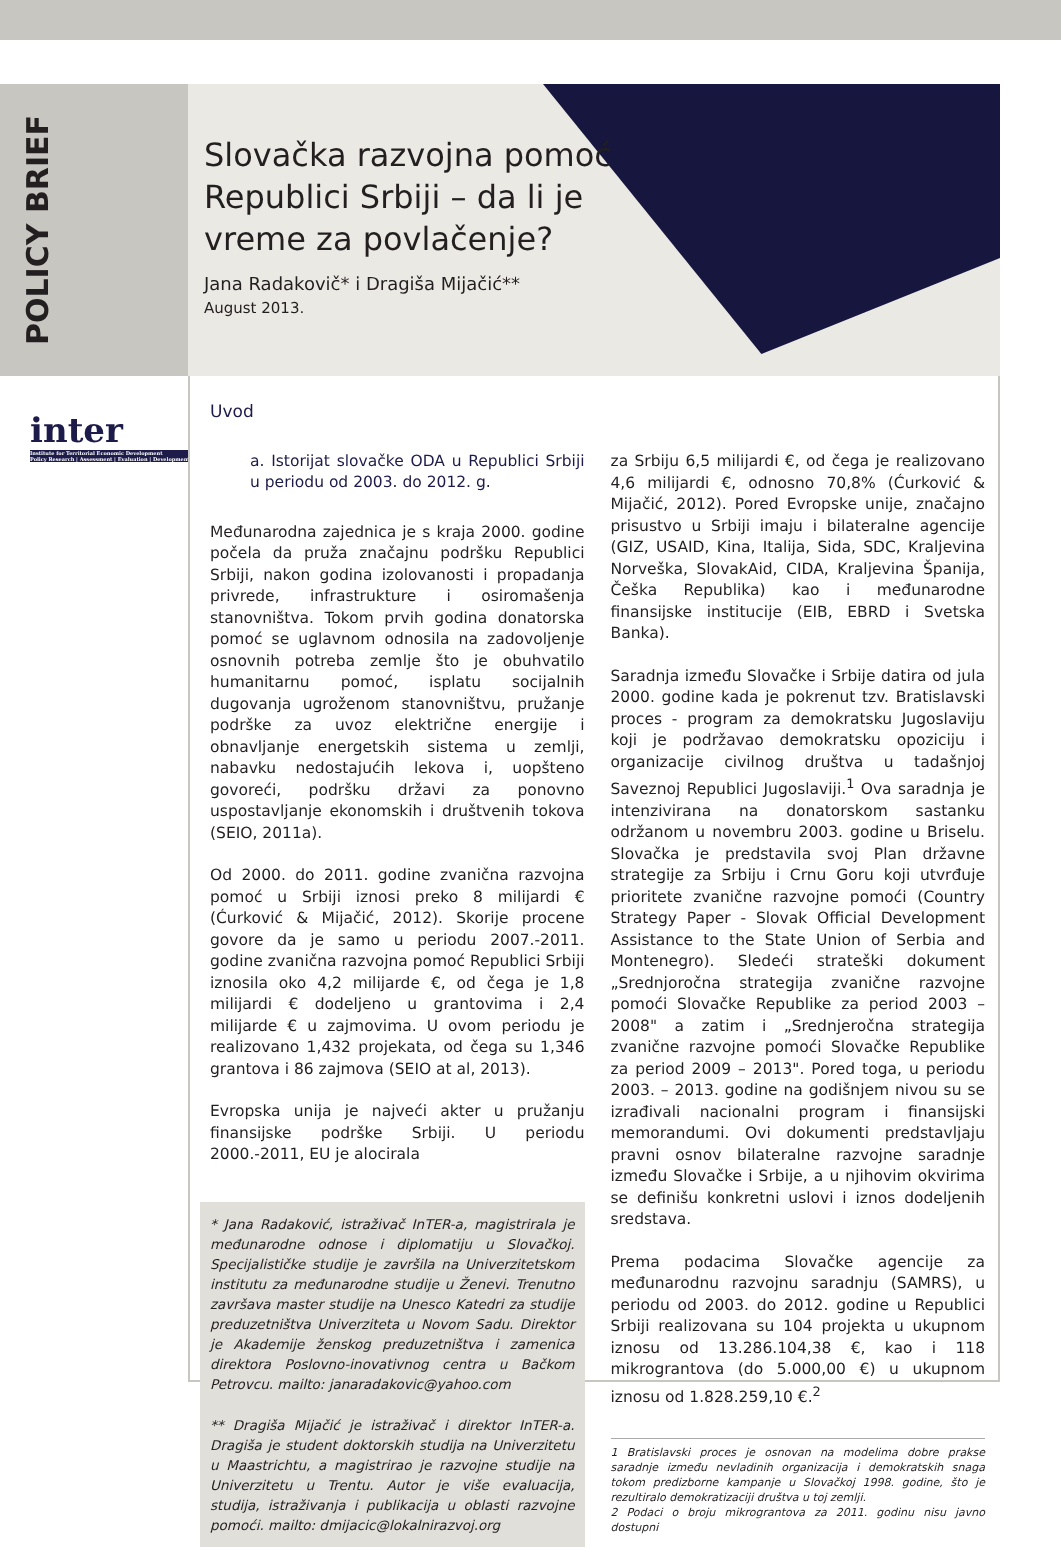POLICY BRIEF
inter
Institute for Territorial Economic Development
Policy Research | Assessment | Evaluation | Development
Slovačka razvojna pomoć
Republici Srbiji – da li je
vreme za povlačenje?
Jana Radakovič* i Dragiša Mijačić**
August 2013.
Uvod
a. Istorijat slovačke ODA u Republici Srbiji u periodu od 2003. do 2012. g.
Međunarodna zajednica je s kraja 2000. godine počela da pruža značajnu podršku Republici Srbiji, nakon godina izolovanosti i propadanja privrede, infrastrukture i osiromašenja stanovništva. Tokom prvih godina donatorska pomoć se uglavnom odnosila na zadovoljenje osnovnih potreba zemlje što je obuhvatilo humanitarnu pomoć, isplatu socijalnih dugovanja ugroženom stanovništvu, pružanje podrške za uvoz električne energije i obnavljanje energetskih sistema u zemlji, nabavku nedostajućih lekova i, uopšteno govoreći, podršku državi za ponovno uspostavljanje ekonomskih i društvenih tokova (SEIO, 2011a).
Od 2000. do 2011. godine zvanična razvojna pomoć u Srbiji iznosi preko 8 milijardi € (Ćurković & Mijačić, 2012). Skorije procene govore da je samo u periodu 2007.-2011. godine zvanična razvojna pomoć Republici Srbiji iznosila oko 4,2 milijarde €, od čega je 1,8 milijardi € dodeljeno u grantovima i 2,4 milijarde € u zajmovima. U ovom periodu je realizovano 1,432 projekata, od čega su 1,346 grantova i 86 zajmova (SEIO at al, 2013).
Evropska unija je najveći akter u pružanju finansijske podrške Srbiji. U periodu 2000.-2011, EU je alocirala
* Jana Radaković, istraživač InTER-a, magistrirala je međunarodne odnose i diplomatiju u Slovačkoj. Specijalističke studije je završila na Univerzitetskom institutu za međunarodne studije u Ženevi. Trenutno završava master studije na Unesco Katedri za studije preduzetništva Univerziteta u Novom Sadu. Direktor je Akademije ženskog preduzetništva i zamenica direktora Poslovno-inovativnog centra u Bačkom Petrovcu. mailto: janaradakovic@yahoo.com
** Dragiša Mijačić je istraživač i direktor InTER-a. Dragiša je student doktorskih studija na Univerzitetu u Maastrichtu, a magistrirao je razvojne studije na Univerzitetu u Trentu. Autor je više evaluacija, studija, istraživanja i publikacija u oblasti razvojne pomoći. mailto: dmijacic@lokalnirazvoj.org
za Srbiju 6,5 milijardi €, od čega je realizovano 4,6 milijardi €, odnosno 70,8% (Ćurković & Mijačić, 2012). Pored Evropske unije, značajno prisustvo u Srbiji imaju i bilateralne agencije (GIZ, USAID, Kina, Italija, Sida, SDC, Kraljevina Norveška, SlovakAid, CIDA, Kraljevina Španija, Češka Republika) kao i međunarodne finansijske institucije (EIB, EBRD i Svetska Banka).
Saradnja između Slovačke i Srbije datira od jula 2000. godine kada je pokrenut tzv. Bratislavski proces - program za demokratsku Jugoslaviju koji je podržavao demokratsku opoziciju i organizacije civilnog društva u tadašnjoj Saveznoj Republici Jugoslaviji.<sup>1</sup> Ova saradnja je intenzivirana na donatorskom sastanku održanom u novembru 2003. godine u Briselu. Slovačka je predstavila svoj Plan državne strategije za Srbiju i Crnu Goru koji utvrđuje prioritete zvanične razvojne pomoći (Country Strategy Paper - Slovak Official Development Assistance to the State Union of Serbia and Montenegro). Sledeći strateški dokument „Srednjoročna strategija zvanične razvojne pomoći Slovačke Republike za period 2003 – 2008" a zatim i „Srednjeročna strategija zvanične razvojne pomoći Slovačke Republike za period 2009 – 2013". Pored toga, u periodu 2003. – 2013. godine na godišnjem nivou su se izrađivali nacionalni program i finansijski memorandumi. Ovi dokumenti predstavljaju pravni osnov bilateralne razvojne saradnje između Slovačke i Srbije, a u njihovim okvirima se definišu konkretni uslovi i iznos dodeljenih sredstava.
Prema podacima Slovačke agencije za međunarodnu razvojnu saradnju (SAMRS), u periodu od 2003. do 2012. godine u Republici Srbiji realizovana su 104 projekta u ukupnom iznosu od 13.286.104,38 €, kao i 118 mikrograntova (do 5.000,00 €) u ukupnom iznosu od 1.828.259,10 €.<sup>2</sup>
1 Bratislavski proces je osnovan na modelima dobre prakse saradnje između nevladinih organizacija i demokratskih snaga tokom predizborne kampanje u Slovačkoj 1998. godine, što je rezultiralo demokratizaciji društva u toj zemlji.
2 Podaci o broju mikrograntova za 2011. godinu nisu javno dostupni